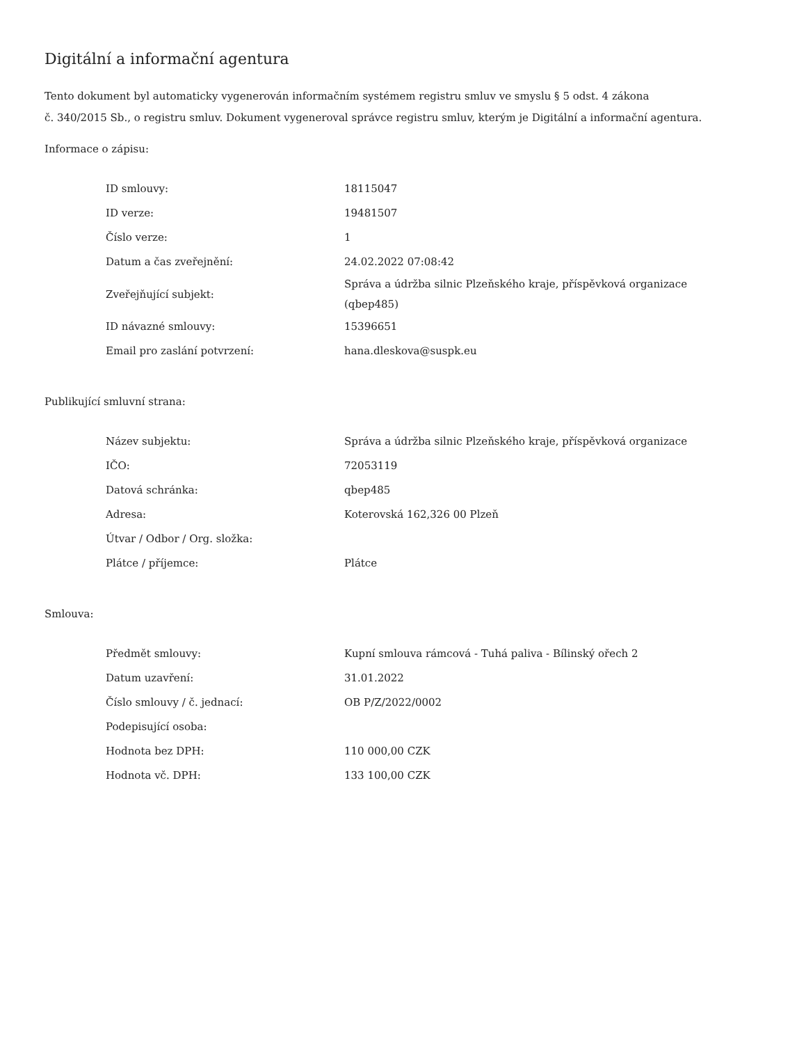Digitální a informační agentura
Tento dokument byl automaticky vygenerován informačním systémem registru smluv ve smyslu § 5 odst. 4 zákona
č. 340/2015 Sb., o registru smluv. Dokument vygeneroval správce registru smluv, kterým je Digitální a informační agentura.
Informace o zápisu:
| ID smlouvy: | 18115047 |
| ID verze: | 19481507 |
| Číslo verze: | 1 |
| Datum a čas zveřejnění: | 24.02.2022 07:08:42 |
| Zveřejňující subjekt: | Správa a údržba silnic Plzeňského kraje, příspěvková organizace (qbep485) |
| ID návazné smlouvy: | 15396651 |
| Email pro zaslání potvrzení: | hana.dleskova@suspk.eu |
Publikující smluvní strana:
| Název subjektu: | Správa a údržba silnic Plzeňského kraje, příspěvková organizace |
| IČO: | 72053119 |
| Datová schránka: | qbep485 |
| Adresa: | Koterovská 162,326 00 Plzeň |
| Útvar / Odbor / Org. složka: | |
| Plátce / příjemce: | Plátce |
Smlouva:
| Předmět smlouvy: | Kupní smlouva rámcová - Tuhá paliva - Bílinský ořech 2 |
| Datum uzavření: | 31.01.2022 |
| Číslo smlouvy / č. jednací: | OB P/Z/2022/0002 |
| Podepisující osoba: | |
| Hodnota bez DPH: | 110 000,00 CZK |
| Hodnota vč. DPH: | 133 100,00 CZK |